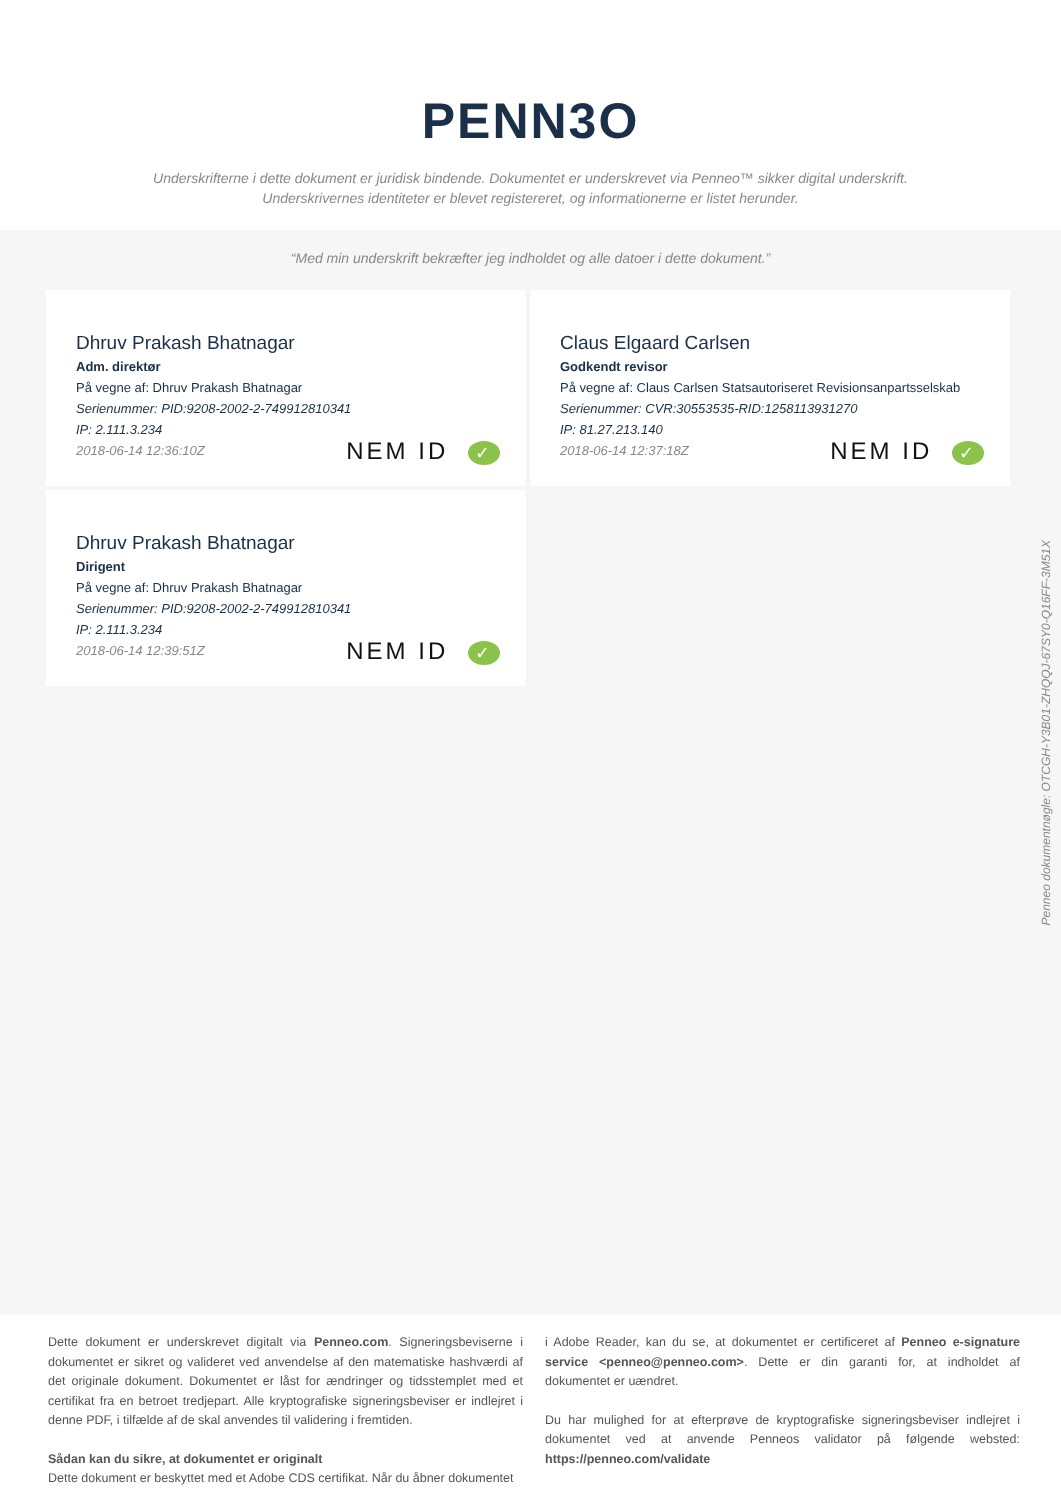PENN3O
Underskrifterne i dette dokument er juridisk bindende. Dokumentet er underskrevet via Penneo™ sikker digital underskrift.
Underskrivernes identiteter er blevet registereret, og informationerne er listet herunder.
“Med min underskrift bekræfter jeg indholdet og alle datoer i dette dokument.”
Dhruv Prakash Bhatnagar
Adm. direktør
På vegne af: Dhruv Prakash Bhatnagar
Serienummer: PID:9208-2002-2-749912810341
IP: 2.111.3.234
2018-06-14 12:36:10Z
NEM ID ✓
Claus Elgaard Carlsen
Godkendt revisor
På vegne af: Claus Carlsen Statsautoriseret Revisionsanpartsselskab
Serienummer: CVR:30553535-RID:1258113931270
IP: 81.27.213.140
2018-06-14 12:37:18Z
NEM ID ✓
Dhruv Prakash Bhatnagar
Dirigent
På vegne af: Dhruv Prakash Bhatnagar
Serienummer: PID:9208-2002-2-749912810341
IP: 2.111.3.234
2018-06-14 12:39:51Z
NEM ID ✓
Penneo dokumentnøgle: OTCGH-Y3B01-ZHQQJ-67SY0-Q16FF-3M51X
Dette dokument er underskrevet digitalt via Penneo.com. Signeringsbeviserne i dokumentet er sikret og valideret ved anvendelse af den matematiske hashværdi af det originale dokument. Dokumentet er låst for ændringer og tidsstemplet med et certifikat fra en betroet tredjepart. Alle kryptografiske signeringsbeviser er indlejret i denne PDF, i tilfælde af de skal anvendes til validering i fremtiden.
Sådan kan du sikre, at dokumentet er originalt
Dette dokument er beskyttet med et Adobe CDS certifikat. Når du åbner dokumentet
i Adobe Reader, kan du se, at dokumentet er certificeret af Penneo e-signature service <penneo@penneo.com>. Dette er din garanti for, at indholdet af dokumentet er uændret.
Du har mulighed for at efterprøve de kryptografiske signeringsbeviser indlejret i dokumentet ved at anvende Penneos validator på følgende websted: https://penneo.com/validate